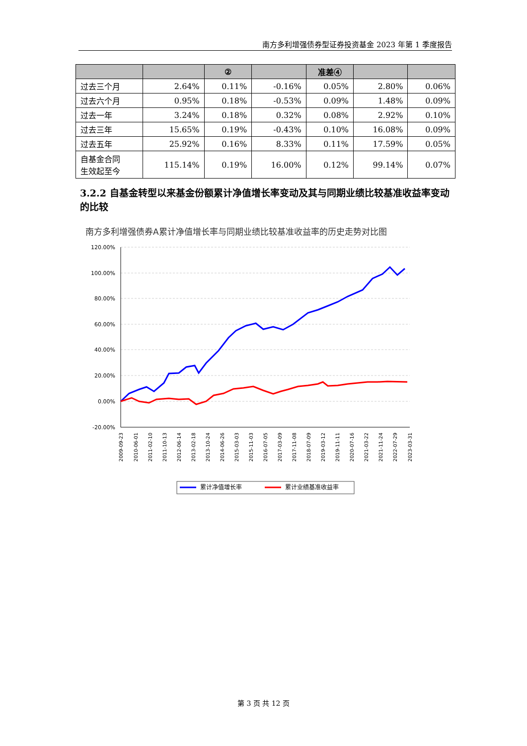南方多利增强债券型证券投资基金 2023 年第 1 季度报告
| | | ② | | 准差④ | | |
| --- | --- | --- | --- | --- | --- | --- |
| 过去三个月 | 2.64% | 0.11% | -0.16% | 0.05% | 2.80% | 0.06% |
| 过去六个月 | 0.95% | 0.18% | -0.53% | 0.09% | 1.48% | 0.09% |
| 过去一年 | 3.24% | 0.18% | 0.32% | 0.08% | 2.92% | 0.10% |
| 过去三年 | 15.65% | 0.19% | -0.43% | 0.10% | 16.08% | 0.09% |
| 过去五年 | 25.92% | 0.16% | 8.33% | 0.11% | 17.59% | 0.05% |
| 自基金合同 生效起至今 | 115.14% | 0.19% | 16.00% | 0.12% | 99.14% | 0.07% |
3.2.2 自基金转型以来基金份额累计净值增长率变动及其与同期业绩比较基准收益率变动的比较
南方多利增强债券A累计净值增长率与同期业绩比较基准收益率的历史走势对比图
120.00%
100.00%
80.00%
60.00%
40.00%
20.00%
0.00%
-20.00%
2009-09-23
2010-06-01
2011-02-10
2011-10-13
2012-06-14
2013-02-18
2013-10-24
2014-06-26
2015-03-03
2015-11-03
2016-07-05
2017-03-09
2017-11-08
2018-07-09
2019-03-12
2019-11-11
2020-07-16
2021-03-22
2021-11-24
2022-07-29
2023-03-31
累计净值增长率
累计业绩基准收益率
第 3 页 共 12 页